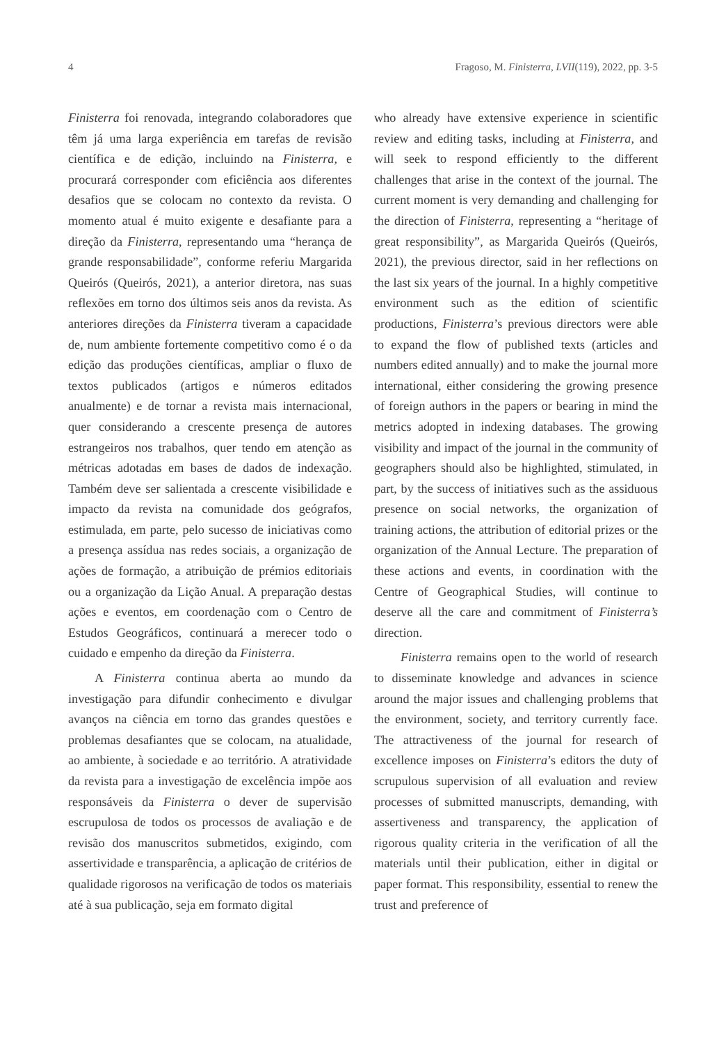4 Fragoso, M. Finisterra, LVII(119), 2022, pp. 3-5
Finisterra foi renovada, integrando colaboradores que têm já uma larga experiência em tarefas de revisão científica e de edição, incluindo na Finisterra, e procurará corresponder com eficiência aos diferentes desafios que se colocam no contexto da revista. O momento atual é muito exigente e desafiante para a direção da Finisterra, representando uma “herança de grande responsabilidade”, conforme referiu Margarida Queirós (Queirós, 2021), a anterior diretora, nas suas reflexões em torno dos últimos seis anos da revista. As anteriores direções da Finisterra tiveram a capacidade de, num ambiente fortemente competitivo como é o da edição das produções científicas, ampliar o fluxo de textos publicados (artigos e números editados anualmente) e de tornar a revista mais internacional, quer considerando a crescente presença de autores estrangeiros nos trabalhos, quer tendo em atenção as métricas adotadas em bases de dados de indexação. Também deve ser salientada a crescente visibilidade e impacto da revista na comunidade dos geógrafos, estimulada, em parte, pelo sucesso de iniciativas como a presença assídua nas redes sociais, a organização de ações de formação, a atribuição de prémios editoriais ou a organização da Lição Anual. A preparação destas ações e eventos, em coordenação com o Centro de Estudos Geográficos, continuará a merecer todo o cuidado e empenho da direção da Finisterra.
A Finisterra continua aberta ao mundo da investigação para difundir conhecimento e divulgar avanços na ciência em torno das grandes questões e problemas desafiantes que se colocam, na atualidade, ao ambiente, à sociedade e ao território. A atratividade da revista para a investigação de excelência impõe aos responsáveis da Finisterra o dever de supervisão escrupulosa de todos os processos de avaliação e de revisão dos manuscritos submetidos, exigindo, com assertividade e transparência, a aplicação de critérios de qualidade rigorosos na verificação de todos os materiais até à sua publicação, seja em formato digital
who already have extensive experience in scientific review and editing tasks, including at Finisterra, and will seek to respond efficiently to the different challenges that arise in the context of the journal. The current moment is very demanding and challenging for the direction of Finisterra, representing a “heritage of great responsibility”, as Margarida Queirós (Queirós, 2021), the previous director, said in her reflections on the last six years of the journal. In a highly competitive environment such as the edition of scientific productions, Finisterra’s previous directors were able to expand the flow of published texts (articles and numbers edited annually) and to make the journal more international, either considering the growing presence of foreign authors in the papers or bearing in mind the metrics adopted in indexing databases. The growing visibility and impact of the journal in the community of geographers should also be highlighted, stimulated, in part, by the success of initiatives such as the assiduous presence on social networks, the organization of training actions, the attribution of editorial prizes or the organization of the Annual Lecture. The preparation of these actions and events, in coordination with the Centre of Geographical Studies, will continue to deserve all the care and commitment of Finisterra’s direction.
Finisterra remains open to the world of research to disseminate knowledge and advances in science around the major issues and challenging problems that the environment, society, and territory currently face. The attractiveness of the journal for research of excellence imposes on Finisterra’s editors the duty of scrupulous supervision of all evaluation and review processes of submitted manuscripts, demanding, with assertiveness and transparency, the application of rigorous quality criteria in the verification of all the materials until their publication, either in digital or paper format. This responsibility, essential to renew the trust and preference of